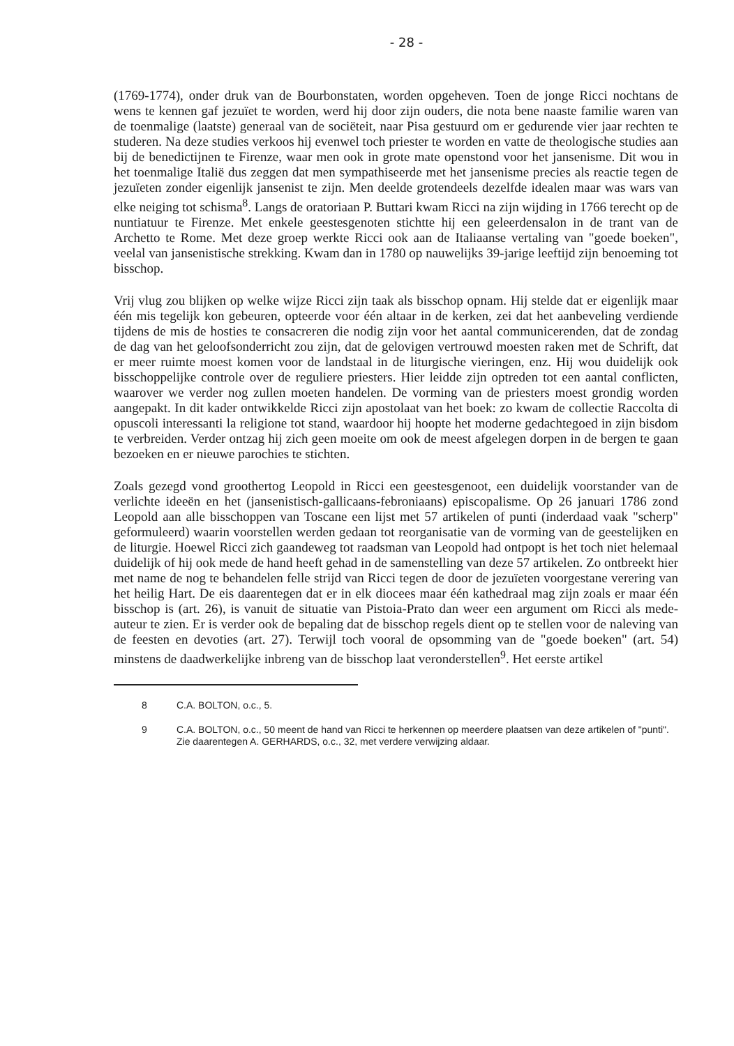- 28 -
(1769-1774), onder druk van de Bourbonstaten, worden opgeheven. Toen de jonge Ricci nochtans de wens te kennen gaf jezuïet te worden, werd hij door zijn ouders, die nota bene naaste familie waren van de toenmalige (laatste) generaal van de sociëteit, naar Pisa gestuurd om er gedurende vier jaar rechten te studeren. Na deze studies verkoos hij evenwel toch priester te worden en vatte de theologische studies aan bij de benedictijnen te Firenze, waar men ook in grote mate openstond voor het jansenisme. Dit wou in het toenmalige Italië dus zeggen dat men sympathiseerde met het jansenisme precies als reactie tegen de jezuïeten zonder eigenlijk jansenist te zijn. Men deelde grotendeels dezelfde idealen maar was wars van elke neiging tot schisma<sup>8</sup>. Langs de oratoriaan P. Buttari kwam Ricci na zijn wijding in 1766 terecht op de nuntiatuur te Firenze. Met enkele geestesgenoten stichtte hij een geleerdensalon in de trant van de Archetto te Rome. Met deze groep werkte Ricci ook aan de Italiaanse vertaling van "goede boeken", veelal van jansenistische strekking. Kwam dan in 1780 op nauwelijks 39-jarige leeftijd zijn benoeming tot bisschop.
Vrij vlug zou blijken op welke wijze Ricci zijn taak als bisschop opnam. Hij stelde dat er eigenlijk maar één mis tegelijk kon gebeuren, opteerde voor één altaar in de kerken, zei dat het aanbeveling verdiende tijdens de mis de hosties te consacreren die nodig zijn voor het aantal communicerenden, dat de zondag de dag van het geloofsonderricht zou zijn, dat de gelovigen vertrouwd moesten raken met de Schrift, dat er meer ruimte moest komen voor de landstaal in de liturgische vieringen, enz. Hij wou duidelijk ook bisschoppelijke controle over de reguliere priesters. Hier leidde zijn optreden tot een aantal conflicten, waarover we verder nog zullen moeten handelen. De vorming van de priesters moest grondig worden aangepakt. In dit kader ontwikkelde Ricci zijn apostolaat van het boek: zo kwam de collectie Raccolta di opuscoli interessanti la religione tot stand, waardoor hij hoopte het moderne gedachtegoed in zijn bisdom te verbreiden. Verder ontzag hij zich geen moeite om ook de meest afgelegen dorpen in de bergen te gaan bezoeken en er nieuwe parochies te stichten.
Zoals gezegd vond groothertog Leopold in Ricci een geestesgenoot, een duidelijk voorstander van de verlichte ideeën en het (jansenistisch-gallicaans-febroniaans) episcopalisme. Op 26 januari 1786 zond Leopold aan alle bisschoppen van Toscane een lijst met 57 artikelen of punti (inderdaad vaak "scherp" geformuleerd) waarin voorstellen werden gedaan tot reorganisatie van de vorming van de geestelijken en de liturgie. Hoewel Ricci zich gaandeweg tot raadsman van Leopold had ontpopt is het toch niet helemaal duidelijk of hij ook mede de hand heeft gehad in de samenstelling van deze 57 artikelen. Zo ontbreekt hier met name de nog te behandelen felle strijd van Ricci tegen de door de jezuïeten voorgestane verering van het heilig Hart. De eis daarentegen dat er in elk diocees maar één kathedraal mag zijn zoals er maar één bisschop is (art. 26), is vanuit de situatie van Pistoia-Prato dan weer een argument om Ricci als mede-auteur te zien. Er is verder ook de bepaling dat de bisschop regels dient op te stellen voor de naleving van de feesten en devoties (art. 27). Terwijl toch vooral de opsomming van de "goede boeken" (art. 54) minstens de daadwerkelijke inbreng van de bisschop laat veronderstellen<sup>9</sup>. Het eerste artikel
8 C.A. BOLTON, o.c., 5.
9 C.A. BOLTON, o.c., 50 meent de hand van Ricci te herkennen op meerdere plaatsen van deze artikelen of "punti". Zie daarentegen A. GERHARDS, o.c., 32, met verdere verwijzing aldaar.